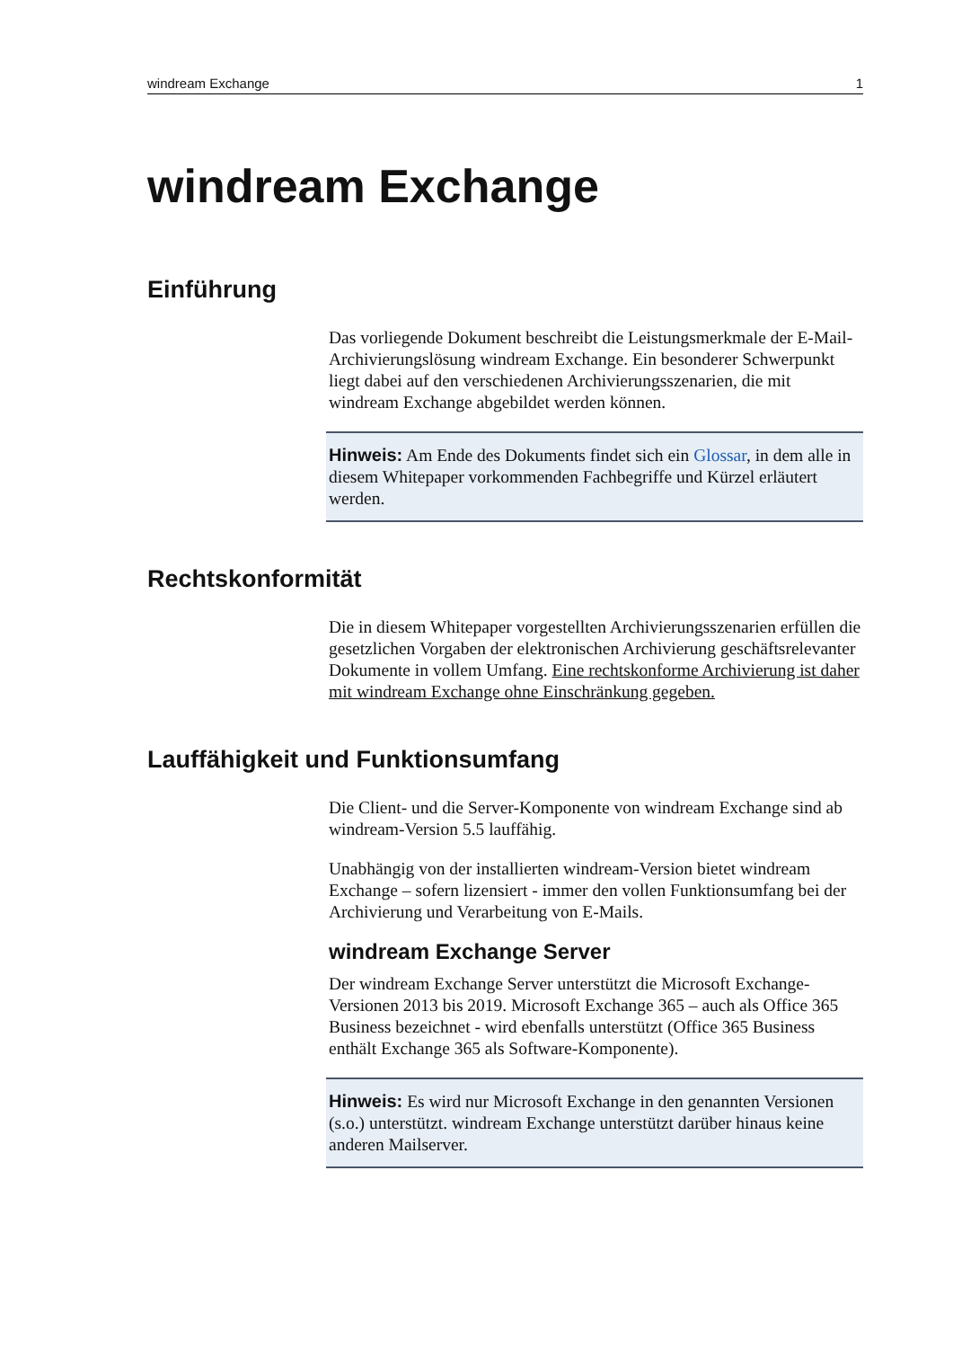windream Exchange 1
windream Exchange
Einführung
Das vorliegende Dokument beschreibt die Leistungsmerkmale der E-Mail-Archivierungslösung windream Exchange. Ein besonderer Schwerpunkt liegt dabei auf den verschiedenen Archivierungsszenarien, die mit windream Exchange abgebildet werden können.
Hinweis: Am Ende des Dokuments findet sich ein Glossar, in dem alle in diesem Whitepaper vorkommenden Fachbegriffe und Kürzel erläutert werden.
Rechtskonformität
Die in diesem Whitepaper vorgestellten Archivierungsszenarien erfüllen die gesetzlichen Vorgaben der elektronischen Archivierung geschäftsrelevanter Dokumente in vollem Umfang. Eine rechtskonforme Archivierung ist daher mit windream Exchange ohne Einschränkung gegeben.
Lauffähigkeit und Funktionsumfang
Die Client- und die Server-Komponente von windream Exchange sind ab windream-Version 5.5 lauffähig.
Unabhängig von der installierten windream-Version bietet windream Exchange – sofern lizensiert - immer den vollen Funktionsumfang bei der Archivierung und Verarbeitung von E-Mails.
windream Exchange Server
Der windream Exchange Server unterstützt die Microsoft Exchange-Versionen 2013 bis 2019. Microsoft Exchange 365 – auch als Office 365 Business bezeichnet - wird ebenfalls unterstützt (Office 365 Business enthält Exchange 365 als Software-Komponente).
Hinweis: Es wird nur Microsoft Exchange in den genannten Versionen (s.o.) unterstützt. windream Exchange unterstützt darüber hinaus keine anderen Mailserver.